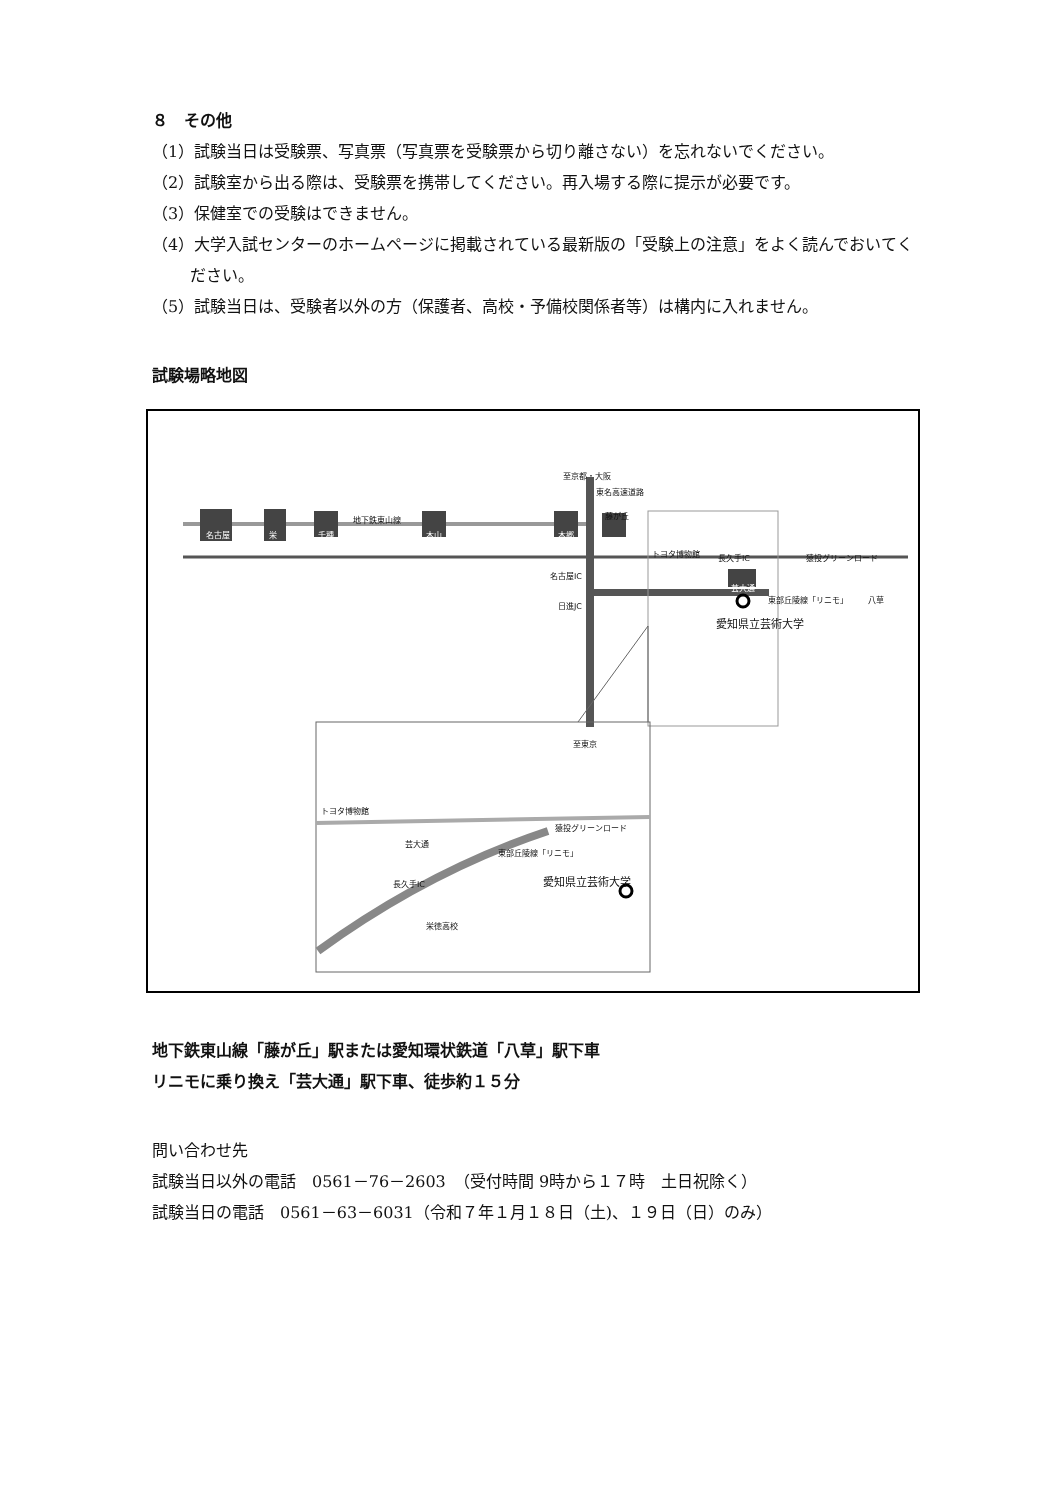８　その他
（1）試験当日は受験票、写真票（写真票を受験票から切り離さない）を忘れないでください。
（2）試験室から出る際は、受験票を携帯してください。再入場する際に提示が必要です。
（3）保健室での受験はできません。
（4）大学入試センターのホームページに掲載されている最新版の「受験上の注意」をよく読んでおいてください。
（5）試験当日は、受験者以外の方（保護者、高校・予備校関係者等）は構内に入れません。
試験場略地図
至京都・大阪
東名高速道路
名古屋 栄 千種
地下鉄東山線
本山 本郷
藤が丘
トヨタ博物館 長久手IC 猿投グリーンロード
名古屋IC
芸大通
東部丘陵線「リニモ」 八草
日進JC
愛知県立芸術大学
至東京
トヨタ博物館
猿投グリーンロード
芸大通
東部丘陵線「リニモ」
長久手IC 愛知県立芸術大学
栄徳高校
地下鉄東山線「藤が丘」駅または愛知環状鉄道「八草」駅下車
リニモに乗り換え「芸大通」駅下車、徒歩約１５分
問い合わせ先
試験当日以外の電話　0561－76－2603　（受付時間 9時から１７時　土日祝除く）
試験当日の電話　0561－63－6031（令和７年１月１８日（土)、１９日（日）のみ）